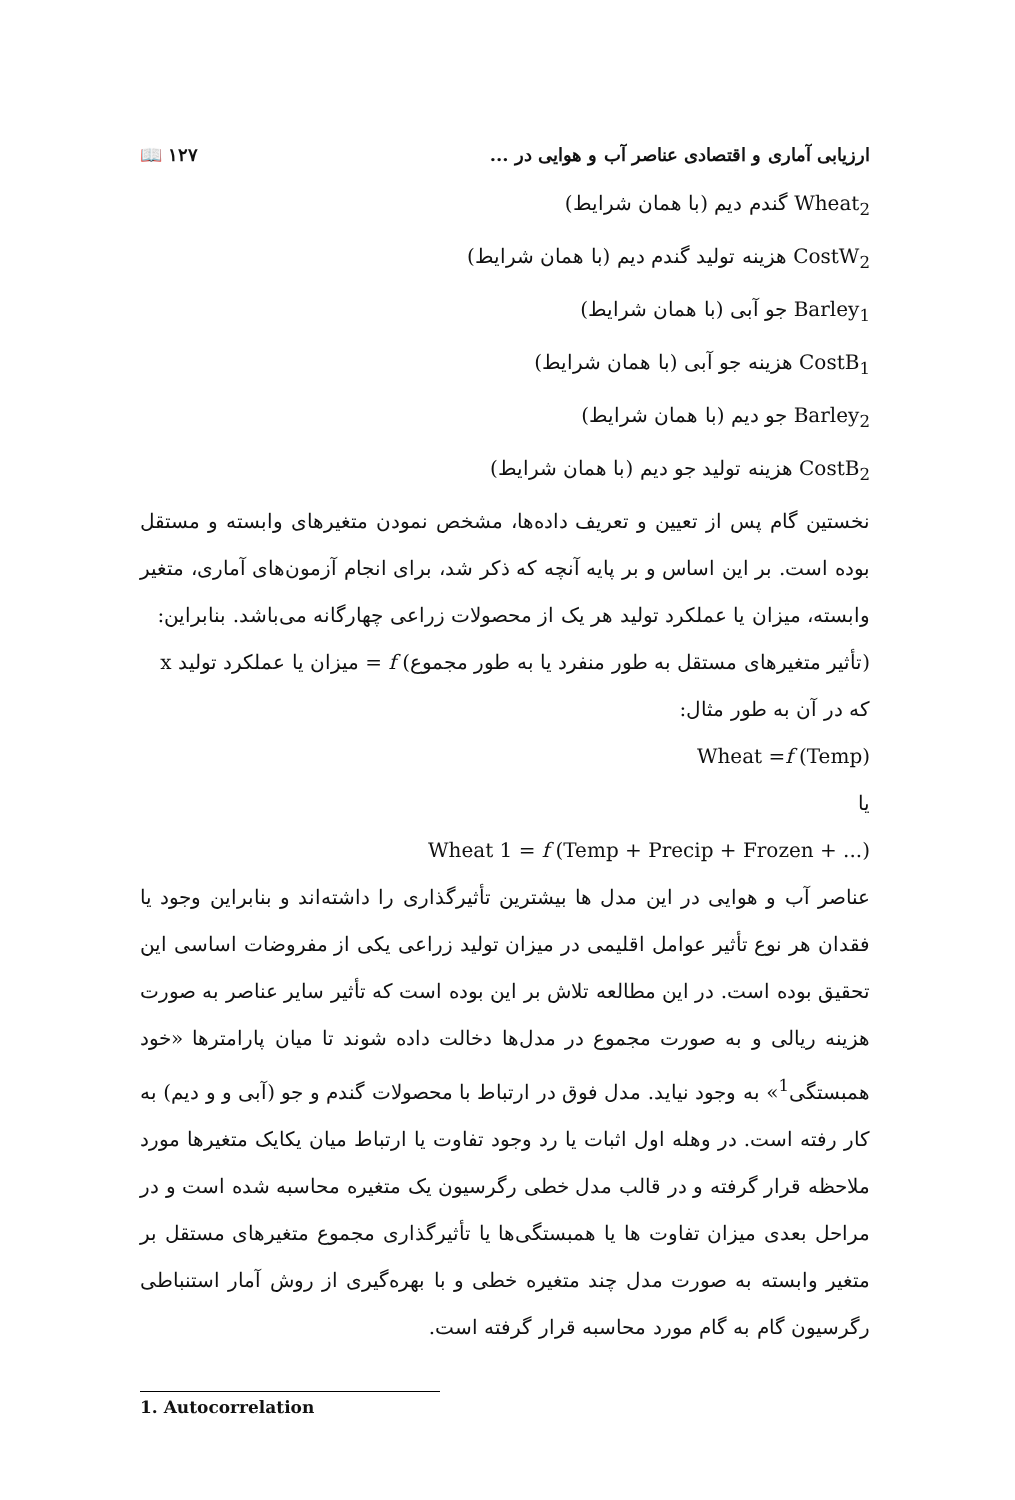ارزیابی آماری و اقتصادی عناصر آب و هوایی در ... ۱۲۷ 📖
Wheat<sub>2</sub> گندم دیم (با همان شرایط)
CostW<sub>2</sub> هزینه تولید گندم دیم (با همان شرایط)
Barley<sub>1</sub> جو آبی (با همان شرایط)
CostB<sub>1</sub> هزینه جو آبی (با همان شرایط)
Barley<sub>2</sub> جو دیم (با همان شرایط)
CostB<sub>2</sub> هزینه تولید جو دیم (با همان شرایط)
نخستین گام پس از تعیین و تعریف داده‌ها، مشخص نمودن متغیرهای وابسته و مستقل بوده است. بر این اساس و بر پایه آنچه که ذکر شد، برای انجام آزمون‌های آماری، متغیر وابسته، میزان یا عملکرد تولید هر یک از محصولات زراعی چهارگانه می‌باشد. بنابراین:
(تأثیر متغیرهای مستقل به طور منفرد یا به طور مجموع) f = میزان یا عملکرد تولید x
که در آن به طور مثال:
Wheat =f (Temp)
یا
Wheat 1 = f (Temp + Precip + Frozen + ...)
عناصر آب و هوایی در این مدل ها بیشترین تأثیرگذاری را داشته‌اند و بنابراین وجود یا فقدان هر نوع تأثیر عوامل اقلیمی در میزان تولید زراعی یکی از مفروضات اساسی این تحقیق بوده است. در این مطالعه تلاش بر این بوده است که تأثیر سایر عناصر به صورت هزینه ریالی و به صورت مجموع در مدل‌ها دخالت داده شوند تا میان پارامترها «خود همبستگی<sup>1</sup>» به وجود نیاید. مدل فوق در ارتباط با محصولات گندم و جو (آبی و و دیم) به کار رفته است. در وهله اول اثبات یا رد وجود تفاوت یا ارتباط میان یکایک متغیرها مورد ملاحظه قرار گرفته و در قالب مدل خطی رگرسیون یک متغیره محاسبه شده است و در مراحل بعدی میزان تفاوت ها یا همبستگی‌ها یا تأثیرگذاری مجموع متغیرهای مستقل بر متغیر وابسته به صورت مدل چند متغیره خطی و با بهره‌گیری از روش آمار استنباطی رگرسیون گام به گام مورد محاسبه قرار گرفته است.
1. Autocorrelation